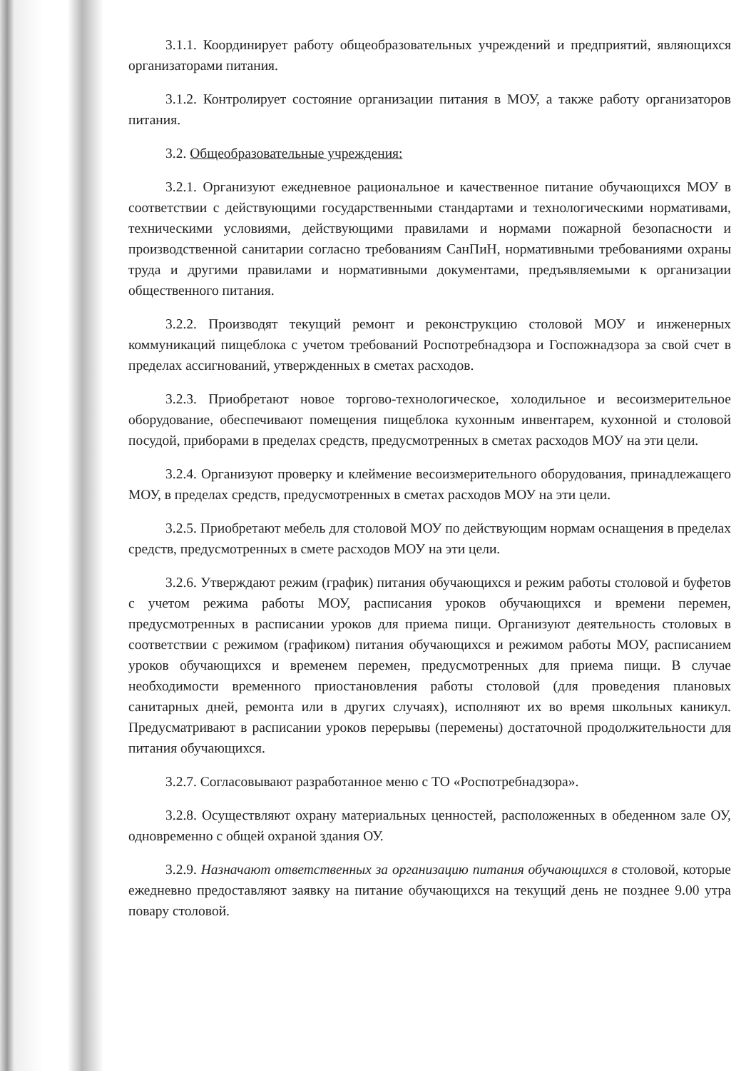3.1.1. Координирует работу общеобразовательных учреждений и предприятий, являющихся организаторами питания.
3.1.2. Контролирует состояние организации питания в МОУ, а также работу организаторов питания.
3.2. Общеобразовательные учреждения:
3.2.1. Организуют ежедневное рациональное и качественное питание обучающихся МОУ в соответствии с действующими государственными стандартами и технологическими нормативами, техническими условиями, действующими правилами и нормами пожарной безопасности и производственной санитарии согласно требованиям СанПиН, нормативными требованиями охраны труда и другими правилами и нормативными документами, предъявляемыми к организации общественного питания.
3.2.2. Производят текущий ремонт и реконструкцию столовой МОУ и инженерных коммуникаций пищеблока с учетом требований Роспотребнадзора и Госпожнадзора за свой счет в пределах ассигнований, утвержденных в сметах расходов.
3.2.3. Приобретают новое торгово-технологическое, холодильное и весоизмерительное оборудование, обеспечивают помещения пищеблока кухонным инвентарем, кухонной и столовой посудой, приборами в пределах средств, предусмотренных в сметах расходов МОУ на эти цели.
3.2.4. Организуют проверку и клеймение весоизмерительного оборудования, принадлежащего МОУ, в пределах средств, предусмотренных в сметах расходов МОУ на эти цели.
3.2.5. Приобретают мебель для столовой МОУ по действующим нормам оснащения в пределах средств, предусмотренных в смете расходов МОУ на эти цели.
3.2.6. Утверждают режим (график) питания обучающихся и режим работы столовой и буфетов с учетом режима работы МОУ, расписания уроков обучающихся и времени перемен, предусмотренных в расписании уроков для приема пищи. Организуют деятельность столовых в соответствии с режимом (графиком) питания обучающихся и режимом работы МОУ, расписанием уроков обучающихся и временем перемен, предусмотренных для приема пищи. В случае необходимости временного приостановления работы столовой (для проведения плановых санитарных дней, ремонта или в других случаях), исполняют их во время школьных каникул. Предусматривают в расписании уроков перерывы (перемены) достаточной продолжительности для питания обучающихся.
3.2.7. Согласовывают разработанное меню с ТО «Роспотребнадзора».
3.2.8. Осуществляют охрану материальных ценностей, расположенных в обеденном зале ОУ, одновременно с общей охраной здания ОУ.
3.2.9. Назначают ответственных за организацию питания обучающихся в столовой, которые ежедневно предоставляют заявку на питание обучающихся на текущий день не позднее 9.00 утра повару столовой.